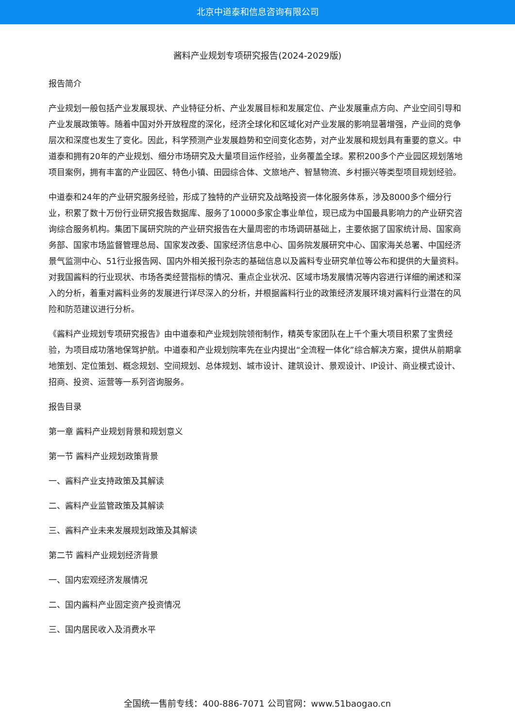北京中道泰和信息咨询有限公司
酱料产业规划专项研究报告(2024-2029版)
报告简介
产业规划一般包括产业发展现状、产业特征分析、产业发展目标和发展定位、产业发展重点方向、产业空间引导和产业发展政策等。随着中国对外开放程度的深化，经济全球化和区域化对产业发展的影响显著增强，产业间的竞争层次和深度也发生了变化。因此，科学预测产业发展趋势和空间变化态势，对产业发展和规划具有重要的意义。中道泰和拥有20年的产业规划、细分市场研究及大量项目运作经验，业务覆盖全球。累积200多个产业园区规划落地项目案例，拥有丰富的产业园区、特色小镇、田园综合体、文旅地产、智慧物流、乡村振兴等类型项目规划经验。
中道泰和24年的产业研究服务经验，形成了独特的产业研究及战略投资一体化服务体系，涉及8000多个细分行业，积累了数十万份行业研究报告数据库、服务了10000多家企事业单位，现已成为中国最具影响力的产业研究咨询综合服务机构。集团下属研究院的产业研究报告在大量周密的市场调研基础上，主要依据了国家统计局、国家商务部、国家市场监督管理总局、国家发改委、国家经济信息中心、国务院发展研究中心、国家海关总署、中国经济景气监测中心、51行业报告网、国内外相关报刊杂志的基础信息以及酱料专业研究单位等公布和提供的大量资料。对我国酱料的行业现状、市场各类经营指标的情况、重点企业状况、区域市场发展情况等内容进行详细的阐述和深入的分析，着重对酱料业务的发展进行详尽深入的分析，并根据酱料行业的政策经济发展环境对酱料行业潜在的风险和防范建议进行分析。
《酱料产业规划专项研究报告》由中道泰和产业规划院领衔制作，精英专家团队在上千个重大项目积累了宝贵经验，为项目成功落地保驾护航。中道泰和产业规划院率先在业内提出“全流程一体化”综合解决方案，提供从前期拿地策划、定位策划、概念规划、空间规划、总体规划、城市设计、建筑设计、景观设计、IP设计、商业模式设计、招商、投资、运营等一系列咨询服务。
报告目录
第一章 酱料产业规划背景和规划意义
第一节 酱料产业规划政策背景
一、酱料产业支持政策及其解读
二、酱料产业监管政策及其解读
三、酱料产业未来发展规划政策及其解读
第二节 酱料产业规划经济背景
一、国内宏观经济发展情况
二、国内酱料产业固定资产投资情况
三、国内居民收入及消费水平
全国统一售前专线：400-886-7071 公司官网：www.51baogao.cn